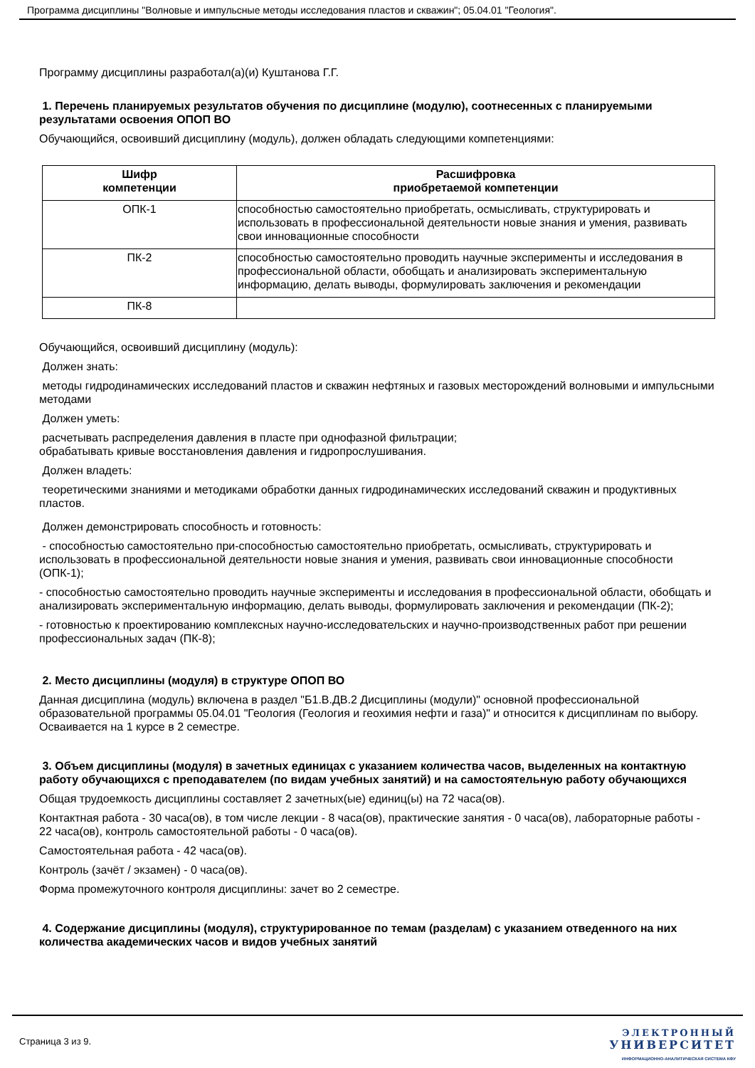Программа дисциплины "Волновые и импульсные методы исследования пластов и скважин"; 05.04.01 "Геология".
Программу дисциплины разработал(а)(и) Куштанова Г.Г.
1. Перечень планируемых результатов обучения по дисциплине (модулю), соотнесенных с планируемыми результатами освоения ОПОП ВО
Обучающийся, освоивший дисциплину (модуль), должен обладать следующими компетенциями:
| Шифр компетенции | Расшифровка приобретаемой компетенции |
| --- | --- |
| ОПК-1 | способностью самостоятельно приобретать, осмысливать, структурировать и использовать в профессиональной деятельности новые знания и умения, развивать свои инновационные способности |
| ПК-2 | способностью самостоятельно проводить научные эксперименты и исследования в профессиональной области, обобщать и анализировать экспериментальную информацию, делать выводы, формулировать заключения и рекомендации |
| ПК-8 | |
Обучающийся, освоивший дисциплину (модуль):
Должен знать:
методы гидродинамических исследований пластов и скважин нефтяных и газовых месторождений волновыми и импульсными методами
Должен уметь:
расчетывать распределения давления в пласте при однофазной фильтрации;
обрабатывать кривые восстановления давления и гидропрослушивания.
Должен владеть:
теоретическими знаниями и методиками обработки данных гидродинамических исследований скважин и продуктивных пластов.
Должен демонстрировать способность и готовность:
- способностью самостоятельно при-способностью самостоятельно приобретать, осмысливать, структурировать и использовать в профессиональной деятельности новые знания и умения, развивать свои инновационные способности (ОПК-1);
- способностью самостоятельно проводить научные эксперименты и исследования в профессиональной области, обобщать и анализировать экспериментальную информацию, делать выводы, формулировать заключения и рекомендации (ПК-2);
- готовностью к проектированию комплексных научно-исследовательских и научно-производственных работ при решении профессиональных задач (ПК-8);
2. Место дисциплины (модуля) в структуре ОПОП ВО
Данная дисциплина (модуль) включена в раздел "Б1.В.ДВ.2 Дисциплины (модули)" основной профессиональной образовательной программы 05.04.01 "Геология (Геология и геохимия нефти и газа)" и относится к дисциплинам по выбору.
Осваивается на 1 курсе в 2 семестре.
3. Объем дисциплины (модуля) в зачетных единицах с указанием количества часов, выделенных на контактную работу обучающихся с преподавателем (по видам учебных занятий) и на самостоятельную работу обучающихся
Общая трудоемкость дисциплины составляет 2 зачетных(ые) единиц(ы) на 72 часа(ов).
Контактная работа - 30 часа(ов), в том числе лекции - 8 часа(ов), практические занятия - 0 часа(ов), лабораторные работы - 22 часа(ов), контроль самостоятельной работы - 0 часа(ов).
Самостоятельная работа - 42 часа(ов).
Контроль (зачёт / экзамен) - 0 часа(ов).
Форма промежуточного контроля дисциплины: зачет во 2 семестре.
4. Содержание дисциплины (модуля), структурированное по темам (разделам) с указанием отведенного на них количества академических часов и видов учебных занятий
Страница 3 из 9.
ЭЛЕКТРОННЫЙ
УНИВЕРСИТЕТ
ИНФОРМАЦИОННО-АНАЛИТИЧЕСКАЯ СИСТЕМА КФУ